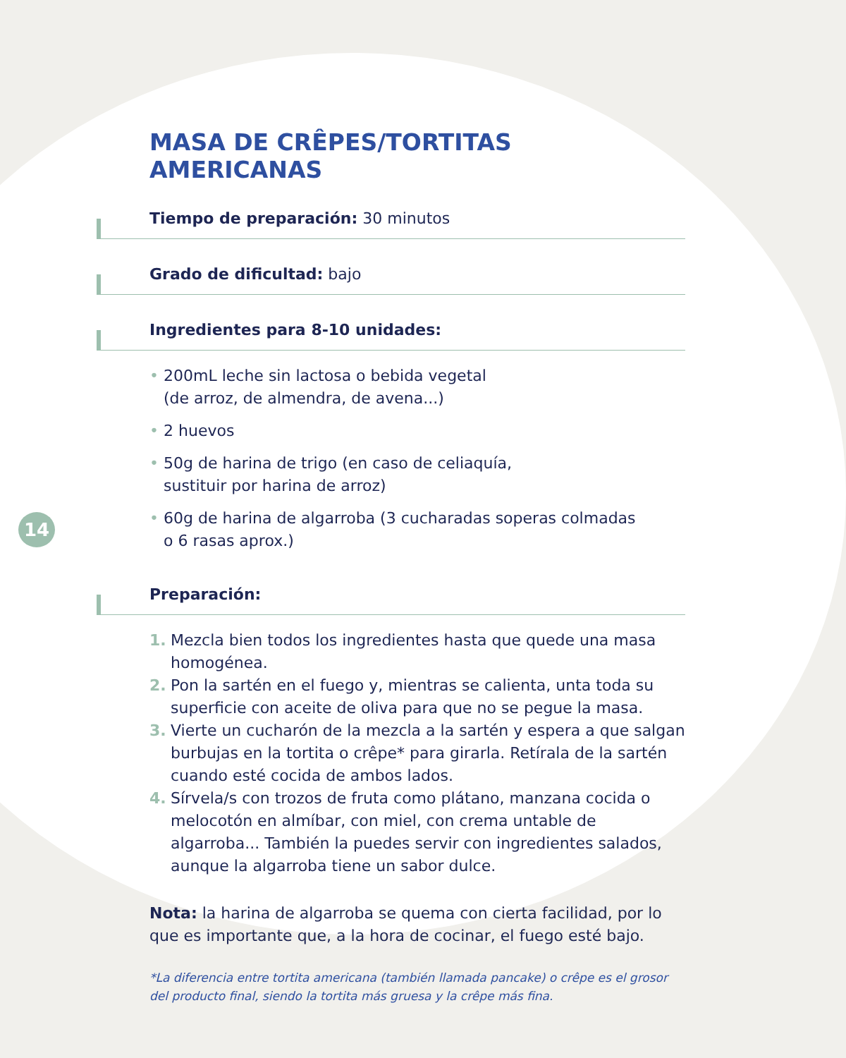14
MASA DE CRÊPES/TORTITAS AMERICANAS
Tiempo de preparación: 30 minutos
Grado de dificultad: bajo
Ingredientes para 8-10 unidades:
• 200mL leche sin lactosa o bebida vegetal
(de arroz, de almendra, de avena...)
• 2 huevos
• 50g de harina de trigo (en caso de celiaquía,
sustituir por harina de arroz)
• 60g de harina de algarroba (3 cucharadas soperas colmadas
o 6 rasas aprox.)
Preparación:
1. Mezcla bien todos los ingredientes hasta que quede una masa homogénea.
2. Pon la sartén en el fuego y, mientras se calienta, unta toda su superficie con aceite de oliva para que no se pegue la masa.
3. Vierte un cucharón de la mezcla a la sartén y espera a que salgan burbujas en la tortita o crêpe* para girarla. Retírala de la sartén cuando esté cocida de ambos lados.
4. Sírvela/s con trozos de fruta como plátano, manzana cocida o melocotón en almíbar, con miel, con crema untable de algarroba... También la puedes servir con ingredientes salados, aunque la algarroba tiene un sabor dulce.
Nota: la harina de algarroba se quema con cierta facilidad, por lo que es importante que, a la hora de cocinar, el fuego esté bajo.
*La diferencia entre tortita americana (también llamada pancake) o crêpe es el grosor del producto final, siendo la tortita más gruesa y la crêpe más fina.